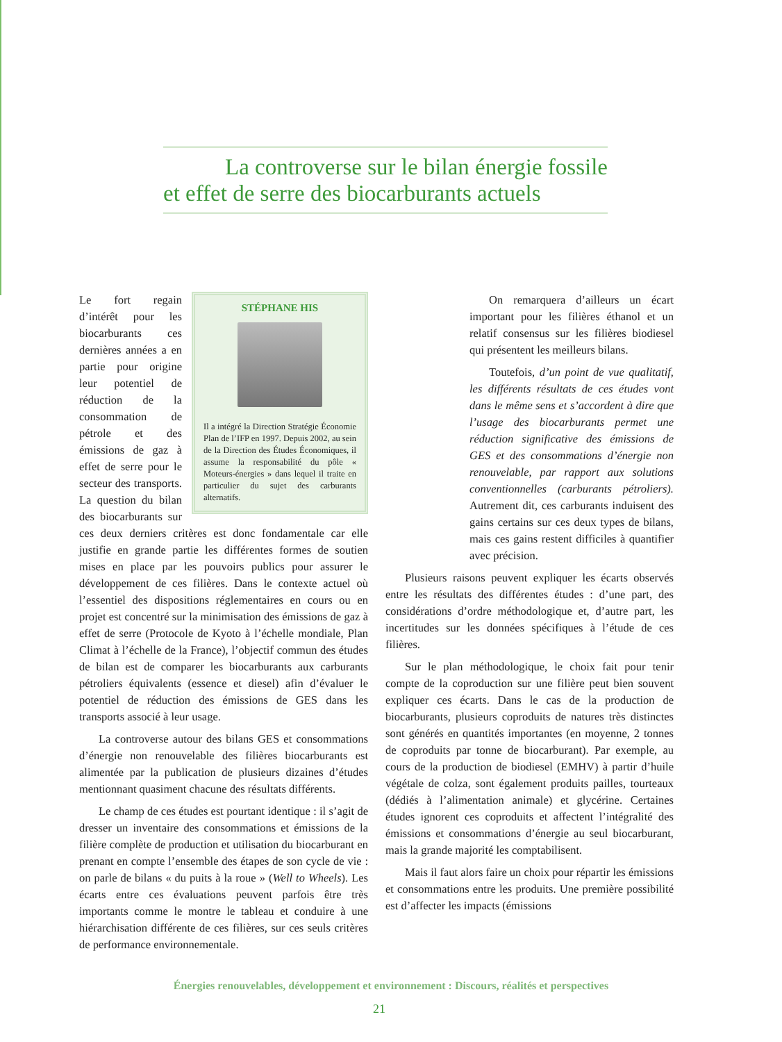La controverse sur le bilan énergie fossile
et effet de serre des biocarburants actuels
STÉPHANE HIS
Il a intégré la Direction Stratégie Économie Plan de l’IFP en 1997. Depuis 2002, au sein de la Direction des Études Économiques, il assume la responsabilité du pôle « Moteurs-énergies » dans lequel il traite en particulier du sujet des carburants alternatifs.
Le fort regain d’intérêt pour les biocarburants ces dernières années a en partie pour origine leur potentiel de réduction de la consommation de pétrole et des émissions de gaz à effet de serre pour le secteur des transports. La question du bilan des biocarburants sur ces deux derniers critères est donc fondamentale car elle justifie en grande partie les différentes formes de soutien mises en place par les pouvoirs publics pour assurer le développement de ces filières. Dans le contexte actuel où l’essentiel des dispositions réglementaires en cours ou en projet est concentré sur la minimisation des émissions de gaz à effet de serre (Protocole de Kyoto à l’échelle mondiale, Plan Climat à l’échelle de la France), l’objectif commun des études de bilan est de comparer les biocarburants aux carburants pétroliers équivalents (essence et diesel) afin d’évaluer le potentiel de réduction des émissions de GES dans les transports associé à leur usage.
La controverse autour des bilans GES et consommations d’énergie non renouvelable des filières biocarburants est alimentée par la publication de plusieurs dizaines d’études mentionnant quasiment chacune des résultats différents.
Le champ de ces études est pourtant identique : il s’agit de dresser un inventaire des consommations et émissions de la filière complète de production et utilisation du biocarburant en prenant en compte l’ensemble des étapes de son cycle de vie : on parle de bilans « du puits à la roue » (Well to Wheels). Les écarts entre ces évaluations peuvent parfois être très importants comme le montre le tableau et conduire à une hiérarchisation différente de ces filières, sur ces seuls critères de performance environnementale.
On remarquera d’ailleurs un écart important pour les filières éthanol et un relatif consensus sur les filières biodiesel qui présentent les meilleurs bilans.
Toutefois, d’un point de vue qualitatif, les différents résultats de ces études vont dans le même sens et s’accordent à dire que l’usage des biocarburants permet une réduction significative des émissions de GES et des consommations d’énergie non renouvelable, par rapport aux solutions conventionnelles (carburants pétroliers). Autrement dit, ces carburants induisent des gains certains sur ces deux types de bilans, mais ces gains restent difficiles à quantifier avec précision.
Plusieurs raisons peuvent expliquer les écarts observés entre les résultats des différentes études : d’une part, des considérations d’ordre méthodologique et, d’autre part, les incertitudes sur les données spécifiques à l’étude de ces filières.
Sur le plan méthodologique, le choix fait pour tenir compte de la coproduction sur une filière peut bien souvent expliquer ces écarts. Dans le cas de la production de biocarburants, plusieurs coproduits de natures très distinctes sont générés en quantités importantes (en moyenne, 2 tonnes de coproduits par tonne de biocarburant). Par exemple, au cours de la production de biodiesel (EMHV) à partir d’huile végétale de colza, sont également produits pailles, tourteaux (dédiés à l’alimentation animale) et glycérine. Certaines études ignorent ces coproduits et affectent l’intégralité des émissions et consommations d’énergie au seul biocarburant, mais la grande majorité les comptabilisent.
Mais il faut alors faire un choix pour répartir les émissions et consommations entre les produits. Une première possibilité est d’affecter les impacts (émissions
Énergies renouvelables, développement et environnement : Discours, réalités et perspectives
21